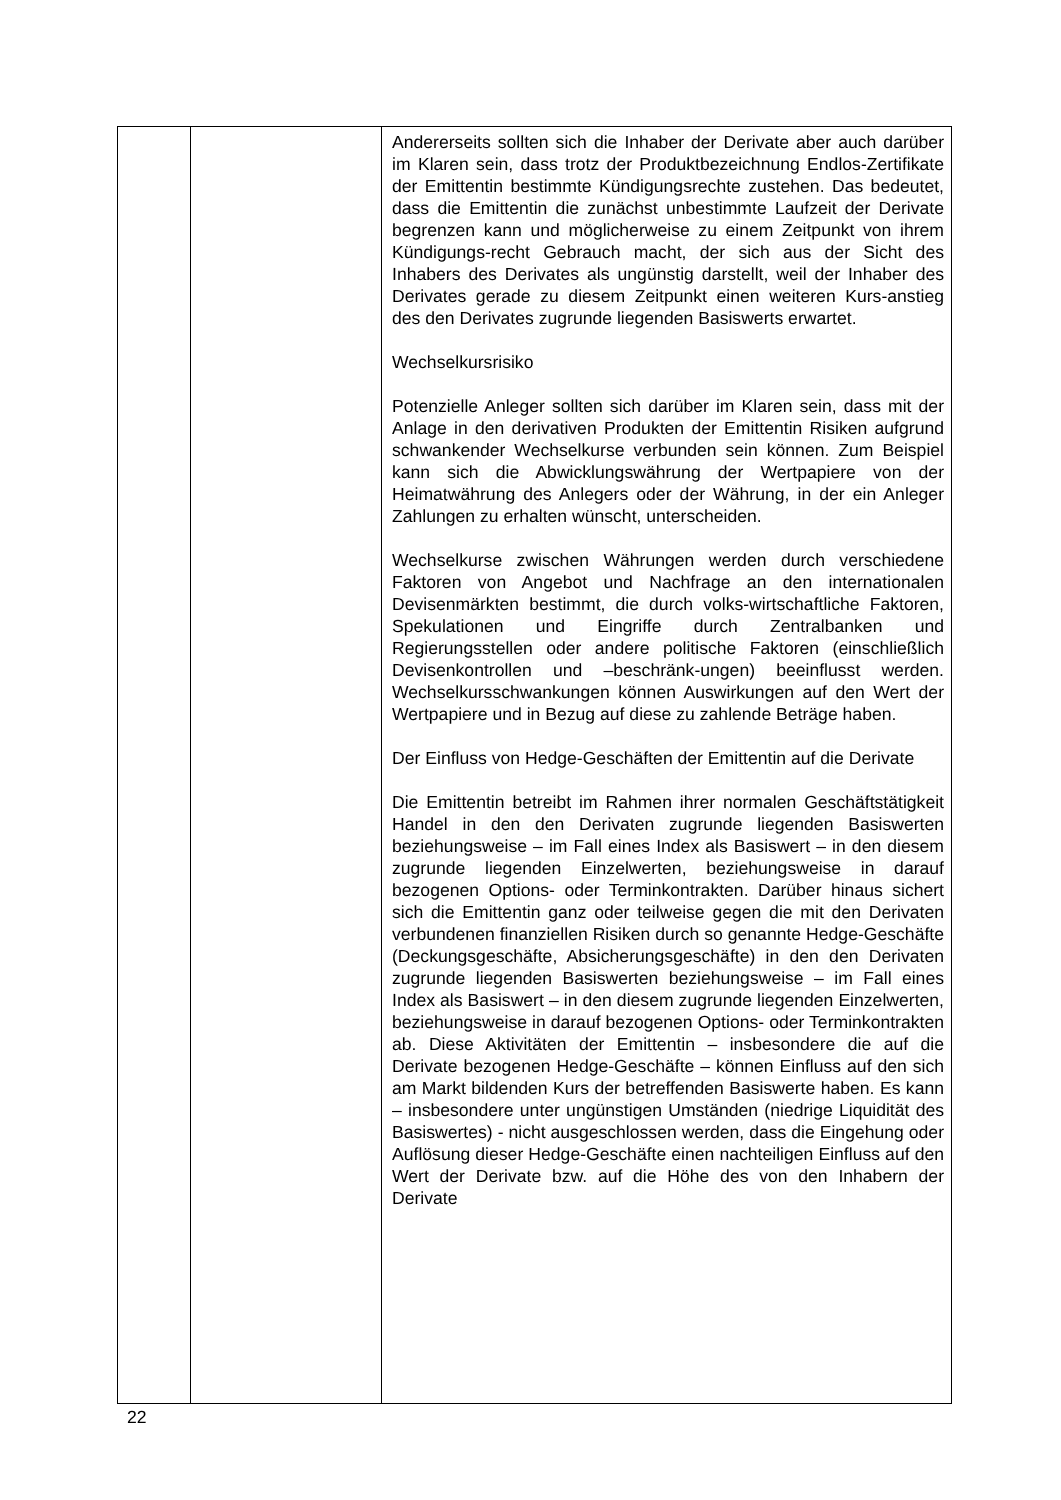| | | Andererseits sollten sich die Inhaber der Derivate aber auch darüber im Klaren sein, dass trotz der Produktbezeichnung Endlos-Zertifikate der Emittentin bestimmte Kündigungsrechte zustehen. Das bedeutet, dass die Emittentin die zunächst unbestimmte Laufzeit der Derivate begrenzen kann und möglicherweise zu einem Zeitpunkt von ihrem Kündigungs-recht Gebrauch macht, der sich aus der Sicht des Inhabers des Derivates als ungünstig darstellt, weil der Inhaber des Derivates gerade zu diesem Zeitpunkt einen weiteren Kurs-anstieg des den Derivates zugrunde liegenden Basiswerts erwartet. Wechselkursrisiko Potenzielle Anleger sollten sich darüber im Klaren sein, dass mit der Anlage in den derivativen Produkten der Emittentin Risiken aufgrund schwankender Wechselkurse verbunden sein können. Zum Beispiel kann sich die Abwicklungswährung der Wertpapiere von der Heimatwährung des Anlegers oder der Währung, in der ein Anleger Zahlungen zu erhalten wünscht, unterscheiden. Wechselkurse zwischen Währungen werden durch verschiedene Faktoren von Angebot und Nachfrage an den internationalen Devisenmärkten bestimmt, die durch volks-wirtschaftliche Faktoren, Spekulationen und Eingriffe durch Zentralbanken und Regierungsstellen oder andere politische Faktoren (einschließlich Devisenkontrollen und –beschränk-ungen) beeinflusst werden. Wechselkursschwankungen können Auswirkungen auf den Wert der Wertpapiere und in Bezug auf diese zu zahlende Beträge haben. Der Einfluss von Hedge-Geschäften der Emittentin auf die Derivate Die Emittentin betreibt im Rahmen ihrer normalen Geschäftstätigkeit Handel in den den Derivaten zugrunde liegenden Basiswerten beziehungsweise – im Fall eines Index als Basiswert – in den diesem zugrunde liegenden Einzelwerten, beziehungsweise in darauf bezogenen Options- oder Terminkontrakten. Darüber hinaus sichert sich die Emittentin ganz oder teilweise gegen die mit den Derivaten verbundenen finanziellen Risiken durch so genannte Hedge-Geschäfte (Deckungsgeschäfte, Absicherungsgeschäfte) in den den Derivaten zugrunde liegenden Basiswerten beziehungsweise – im Fall eines Index als Basiswert – in den diesem zugrunde liegenden Einzelwerten, beziehungsweise in darauf bezogenen Options- oder Terminkontrakten ab. Diese Aktivitäten der Emittentin – insbesondere die auf die Derivate bezogenen Hedge-Geschäfte – können Einfluss auf den sich am Markt bildenden Kurs der betreffenden Basiswerte haben. Es kann – insbesondere unter ungünstigen Umständen (niedrige Liquidität des Basiswertes) - nicht ausgeschlossen werden, dass die Eingehung oder Auflösung dieser Hedge-Geschäfte einen nachteiligen Einfluss auf den Wert der Derivate bzw. auf die Höhe des von den Inhabern der Derivate |
22